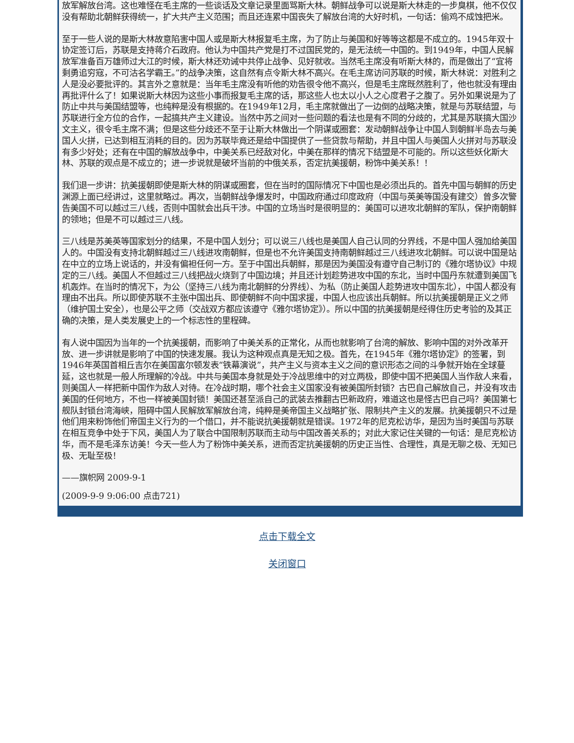放军解放台湾。这也难怪在毛主席的一些谈话及文章记录里面骂斯大林。朝鲜战争可以说是斯大林走的一步臭棋，他不仅仅没有帮助北朝鲜获得统一，扩大共产主义范围；而且还连累中国丧失了解放台湾的大好时机，一句话：偷鸡不成蚀把米。
至于一些人说的是斯大林故意陷害中国人或是斯大林报复毛主席，为了防止与美国和好等等这都是不成立的。1945年双十协定签订后，苏联是支持蒋介石政府。他认为中国共产党是打不过国民党的，是无法统一中国的。到1949年，中国人民解放军准备百万雄师过大江的时候，斯大林还劝诫中共停止战争、见好就收。当然毛主席没有听斯大林的，而是做出了“宜将剩勇追穷寇，不可沽名学霸王。”的战争决策，这自然有点令斯大林不高兴。在毛主席访问苏联的时候，斯大林说：对胜利之人是没必要批评的。其言外之意就是：当年毛主席没有听他的劝告很令他不高兴，但是毛主席既然胜利了，他也就没有理由再批评什么了！如果说斯大林因为这些小事而报复毛主席的话，那这些人也太以小人之心度君子之腹了。另外如果说是为了防止中共与美国结盟等，也纯粹是没有根据的。在1949年12月，毛主席就做出了一边倒的战略决策，就是与苏联结盟，与苏联进行全方位的合作，一起搞共产主义建设。当然中苏之间对一些问题的看法也是有不同的分歧的，尤其是苏联搞大国沙文主义，很令毛主席不满；但是这些分歧还不至于让斯大林做出一个阴谋或圈套：发动朝鲜战争让中国人到朝鲜半岛去与美国人火拼，已达到相互消耗的目的。因为苏联毕竟还是给中国提供了一些贷款与帮助，并且中国人与美国人火拼对与苏联没有多少好处；还有在中国的解放战争中，中美关系已经敌对化，中美在那样的情况下结盟是不可能的。所以这些妖化斯大林、苏联的观点是不成立的；进一步说就是破坏当前的中俄关系，否定抗美援朝，粉饰中美关系！！
我们退一步讲：抗美援朝即使是斯大林的阴谋或圈套，但在当时的国际情况下中国也是必须出兵的。首先中国与朝鲜的历史渊源上面已经讲过，这里就略过。再次，当朝鲜战争爆发时，中国政府通过印度政府（中国与英美等国没有建交）曾多次警告美国不可以越过三八线，否则中国就会出兵干涉。中国的立场当时是很明显的：美国可以进攻北朝鲜的军队，保护南朝鲜的领地；但是不可以越过三八线。
三八线是苏美英等国家划分的结果，不是中国人划分；可以说三八线也是美国人自己认同的分界线，不是中国人强加给美国人的。中国没有支持北朝鲜越过三八线进攻南朝鲜，但是也不允许美国支持南朝鲜越过三八线进攻北朝鲜。可以说中国是站在中立的立场上说话的，并没有偏袒任何一方。至于中国出兵朝鲜，那是因为美国没有遵守自己制订的《雅尔塔协议》中规定的三八线。美国人不但越过三八线把战火烧到了中国边境；并且还计划趁势进攻中国的东北，当时中国丹东就遭到美国飞机轰炸。在当时的情况下，为公（坚持三八线为南北朝鲜的分界线）、为私（防止美国人趁势进攻中国东北），中国人都没有理由不出兵。所以即使苏联不主张中国出兵、即使朝鲜不向中国求援，中国人也应该出兵朝鲜。所以抗美援朝是正义之师（维护国土安全），也是公平之师（交战双方都应该遵守《雅尔塔协定》）。所以中国的抗美援朝是经得住历史考验的及其正确的决策，是人类发展史上的一个标志性的里程碑。
有人说中国因为当年的一个抗美援朝，而影响了中美关系的正常化，从而也就影响了台湾的解放、影响中国的对外改革开放、进一步讲就是影响了中国的快速发展。我认为这种观点真是无知之极。首先，在1945年《雅尔塔协定》的签署，到1946年英国首相丘吉尔在美国富尔顿发表“铁幕演说”，共产主义与资本主义之间的意识形态之间的斗争就开始在全球蔓延，这也就是一般人所理解的冷战。中共与美国本身就是处于冷战思维中的对立两极，即使中国不把美国人当作敌人来看，则美国人一样把新中国作为敌人对待。在冷战时期，哪个社会主义国家没有被美国所封锁？古巴自己解放自己，并没有攻击美国的任何地方，不也一样被美国封锁！美国还甚至派自己的武装去推翻古巴新政府，难道这也是怪古巴自己吗？美国第七舰队封锁台湾海峡，阻碍中国人民解放军解放台湾，纯粹是美帝国主义战略扩张、限制共产主义的发展。抗美援朝只不过是他们用来粉饰他们帝国主义行为的一个借口，并不能说抗美援朝就是错误。1972年的尼克松访华，是因为当时美国与苏联在相互竞争中处于下风，美国人为了联合中国限制苏联而主动与中国改善关系的；对此大家记住关键的一句话：是尼克松访华，而不是毛泽东访美！今天一些人为了粉饰中美关系，进而否定抗美援朝的历史正当性、合理性，真是无聊之极、无知已极、无耻至极！
——旗帜网 2009-9-1
(2009-9-9 9:06:00 点击721)
点击下载全文
关闭窗口